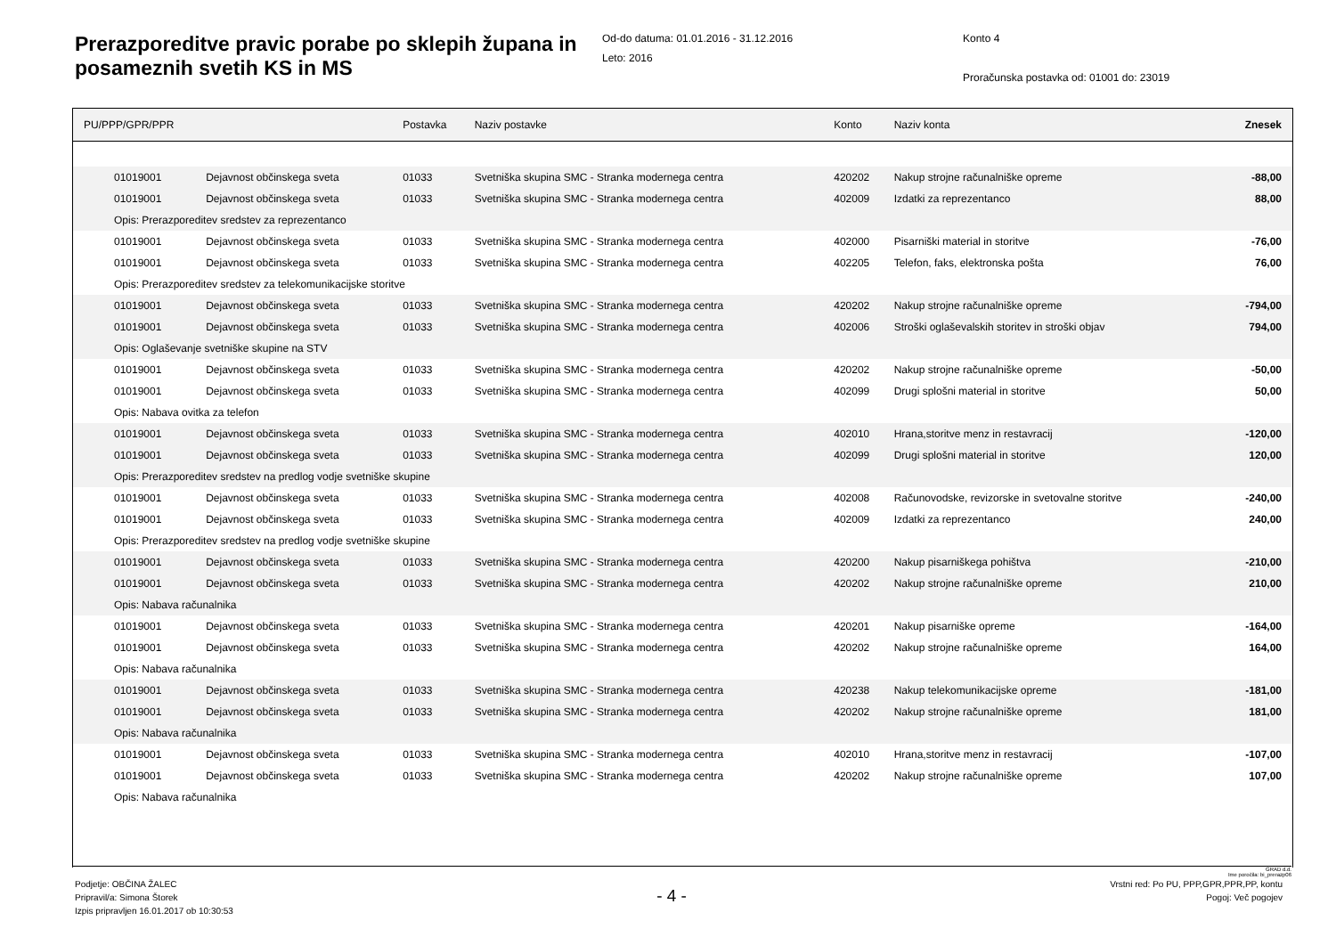Prerazporeditve pravic porabe po sklepih župana in posameznih svetih KS in MS
Od-do datuma: 01.01.2016 - 31.12.2016
Leto: 2016
Konto 4
Proračunska postavka od: 01001 do: 23019
| PU/PPP/GPR/PPR | | Postavka | Naziv postavke | Konto | Naziv konta | Znesek |
| --- | --- | --- | --- | --- | --- | --- |
| 01019001 | Dejavnost občinskega sveta | 01033 | Svetniška skupina SMC - Stranka modernega centra | 420202 | Nakup strojne računalniške opreme | -88,00 |
| 01019001 | Dejavnost občinskega sveta | 01033 | Svetniška skupina SMC - Stranka modernega centra | 402009 | Izdatki za reprezentanco | 88,00 |
| Opis: Prerazporeditev sredstev za reprezentanco | | | | | | |
| 01019001 | Dejavnost občinskega sveta | 01033 | Svetniška skupina SMC - Stranka modernega centra | 402000 | Pisarniški material in storitve | -76,00 |
| 01019001 | Dejavnost občinskega sveta | 01033 | Svetniška skupina SMC - Stranka modernega centra | 402205 | Telefon, faks, elektronska pošta | 76,00 |
| Opis: Prerazporeditev sredstev za telekomunikacijske storitve | | | | | | |
| 01019001 | Dejavnost občinskega sveta | 01033 | Svetniška skupina SMC - Stranka modernega centra | 420202 | Nakup strojne računalniške opreme | -794,00 |
| 01019001 | Dejavnost občinskega sveta | 01033 | Svetniška skupina SMC - Stranka modernega centra | 402006 | Stroški oglaševalskih storitev in stroški objav | 794,00 |
| Opis: Oglaševanje svetniške skupine na STV | | | | | | |
| 01019001 | Dejavnost občinskega sveta | 01033 | Svetniška skupina SMC - Stranka modernega centra | 420202 | Nakup strojne računalniške opreme | -50,00 |
| 01019001 | Dejavnost občinskega sveta | 01033 | Svetniška skupina SMC - Stranka modernega centra | 402099 | Drugi splošni material in storitve | 50,00 |
| Opis: Nabava ovitka za telefon | | | | | | |
| 01019001 | Dejavnost občinskega sveta | 01033 | Svetniška skupina SMC - Stranka modernega centra | 402010 | Hrana,storitve menz in restavracij | -120,00 |
| 01019001 | Dejavnost občinskega sveta | 01033 | Svetniška skupina SMC - Stranka modernega centra | 402099 | Drugi splošni material in storitve | 120,00 |
| Opis: Prerazporeditev sredstev na predlog vodje svetniške skupine | | | | | | |
| 01019001 | Dejavnost občinskega sveta | 01033 | Svetniška skupina SMC - Stranka modernega centra | 402008 | Računovodske, revizorske in svetovalne storitve | -240,00 |
| 01019001 | Dejavnost občinskega sveta | 01033 | Svetniška skupina SMC - Stranka modernega centra | 402009 | Izdatki za reprezentanco | 240,00 |
| Opis: Prerazporeditev sredstev na predlog vodje svetniške skupine | | | | | | |
| 01019001 | Dejavnost občinskega sveta | 01033 | Svetniška skupina SMC - Stranka modernega centra | 420200 | Nakup pisarniškega pohištva | -210,00 |
| 01019001 | Dejavnost občinskega sveta | 01033 | Svetniška skupina SMC - Stranka modernega centra | 420202 | Nakup strojne računalniške opreme | 210,00 |
| Opis: Nabava računalnika | | | | | | |
| 01019001 | Dejavnost občinskega sveta | 01033 | Svetniška skupina SMC - Stranka modernega centra | 420201 | Nakup pisarniške opreme | -164,00 |
| 01019001 | Dejavnost občinskega sveta | 01033 | Svetniška skupina SMC - Stranka modernega centra | 420202 | Nakup strojne računalniške opreme | 164,00 |
| Opis: Nabava računalnika | | | | | | |
| 01019001 | Dejavnost občinskega sveta | 01033 | Svetniška skupina SMC - Stranka modernega centra | 420238 | Nakup telekomunikacijske opreme | -181,00 |
| 01019001 | Dejavnost občinskega sveta | 01033 | Svetniška skupina SMC - Stranka modernega centra | 420202 | Nakup strojne računalniške opreme | 181,00 |
| Opis: Nabava računalnika | | | | | | |
| 01019001 | Dejavnost občinskega sveta | 01033 | Svetniška skupina SMC - Stranka modernega centra | 402010 | Hrana,storitve menz in restavracij | -107,00 |
| 01019001 | Dejavnost občinskega sveta | 01033 | Svetniška skupina SMC - Stranka modernega centra | 420202 | Nakup strojne računalniške opreme | 107,00 |
| Opis: Nabava računalnika | | | | | | |
GRAD d.d.
Ime poročila: bi_prerazp06
Podjetje: OBČINA ŽALEC
Pripravil/a: Simona Štorek
Izpis pripravljen 16.01.2017 ob 10:30:53
- 4 -
Vrstni red: Po PU, PPP,GPR,PPR,PP, kontu
Pogoj: Več pogojev